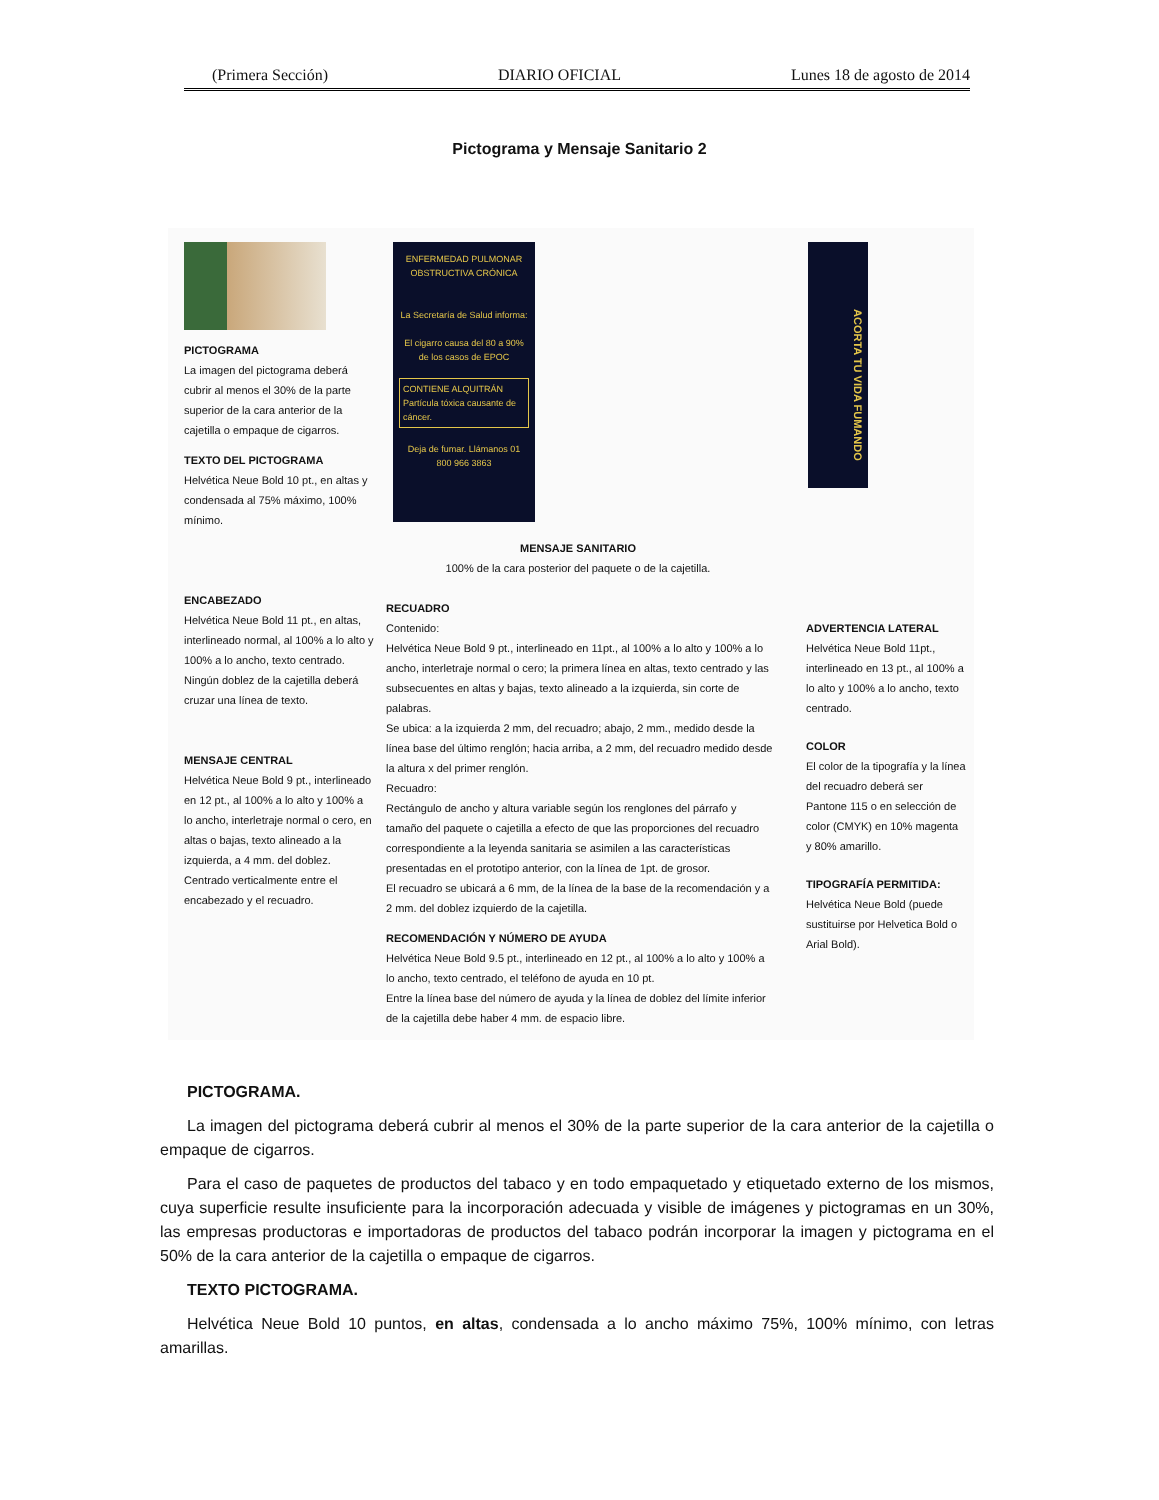(Primera Sección) DIARIO OFICIAL Lunes 18 de agosto de 2014
Pictograma y Mensaje Sanitario 2
PICTOGRAMA
La imagen del pictograma deberá cubrir al menos el 30% de la parte superior de la cara anterior de la cajetilla o empaque de cigarros.
TEXTO DEL PICTOGRAMA
Helvética Neue Bold 10 pt., en altas y condensada al 75% máximo, 100% mínimo.
ENCABEZADO
Helvética Neue Bold 11 pt., en altas, interlineado normal, al 100% a lo alto y 100% a lo ancho, texto centrado. Ningún doblez de la cajetilla deberá cruzar una línea de texto.
MENSAJE CENTRAL
Helvética Neue Bold 9 pt., interlineado en 12 pt., al 100% a lo alto y 100% a lo ancho, interletraje normal o cero, en altas o bajas, texto alineado a la izquierda, a 4 mm. del doblez. Centrado verticalmente entre el encabezado y el recuadro.
ENFERMEDAD PULMONAR OBSTRUCTIVA CRÓNICA
La Secretaría de Salud informa:
El cigarro causa del 80 a 90% de los casos de EPOC
CONTIENE ALQUITRÁN
Partícula tóxica causante de cáncer.
Deja de fumar. Llámanos 01 800 966 3863
ACORTA TU VIDA FUMANDO
MENSAJE SANITARIO
100% de la cara posterior del paquete o de la cajetilla.
RECUADRO
Contenido:
Helvética Neue Bold 9 pt., interlineado en 11pt., al 100% a lo alto y 100% a lo ancho, interletraje normal o cero; la primera línea en altas, texto centrado y las subsecuentes en altas y bajas, texto alineado a la izquierda, sin corte de palabras.
Se ubica: a la izquierda 2 mm, del recuadro; abajo, 2 mm., medido desde la línea base del último renglón; hacia arriba, a 2 mm, del recuadro medido desde la altura x del primer renglón.
Recuadro:
Rectángulo de ancho y altura variable según los renglones del párrafo y tamaño del paquete o cajetilla a efecto de que las proporciones del recuadro correspondiente a la leyenda sanitaria se asimilen a las características presentadas en el prototipo anterior, con la línea de 1pt. de grosor.
El recuadro se ubicará a 6 mm, de la línea de la base de la recomendación y a 2 mm. del doblez izquierdo de la cajetilla.
RECOMENDACIÓN Y NÚMERO DE AYUDA
Helvética Neue Bold 9.5 pt., interlineado en 12 pt., al 100% a lo alto y 100% a lo ancho, texto centrado, el teléfono de ayuda en 10 pt.
Entre la línea base del número de ayuda y la línea de doblez del límite inferior de la cajetilla debe haber 4 mm. de espacio libre.
ADVERTENCIA LATERAL
Helvética Neue Bold 11pt., interlineado en 13 pt., al 100% a lo alto y 100% a lo ancho, texto centrado.
COLOR
El color de la tipografía y la línea del recuadro deberá ser Pantone 115 o en selección de color (CMYK) en 10% magenta y 80% amarillo.
TIPOGRAFÍA PERMITIDA:
Helvética Neue Bold (puede sustituirse por Helvetica Bold o Arial Bold).
PICTOGRAMA.
La imagen del pictograma deberá cubrir al menos el 30% de la parte superior de la cara anterior de la cajetilla o empaque de cigarros.
Para el caso de paquetes de productos del tabaco y en todo empaquetado y etiquetado externo de los mismos, cuya superficie resulte insuficiente para la incorporación adecuada y visible de imágenes y pictogramas en un 30%, las empresas productoras e importadoras de productos del tabaco podrán incorporar la imagen y pictograma en el 50% de la cara anterior de la cajetilla o empaque de cigarros.
TEXTO PICTOGRAMA.
Helvética Neue Bold 10 puntos, en altas, condensada a lo ancho máximo 75%, 100% mínimo, con letras amarillas.